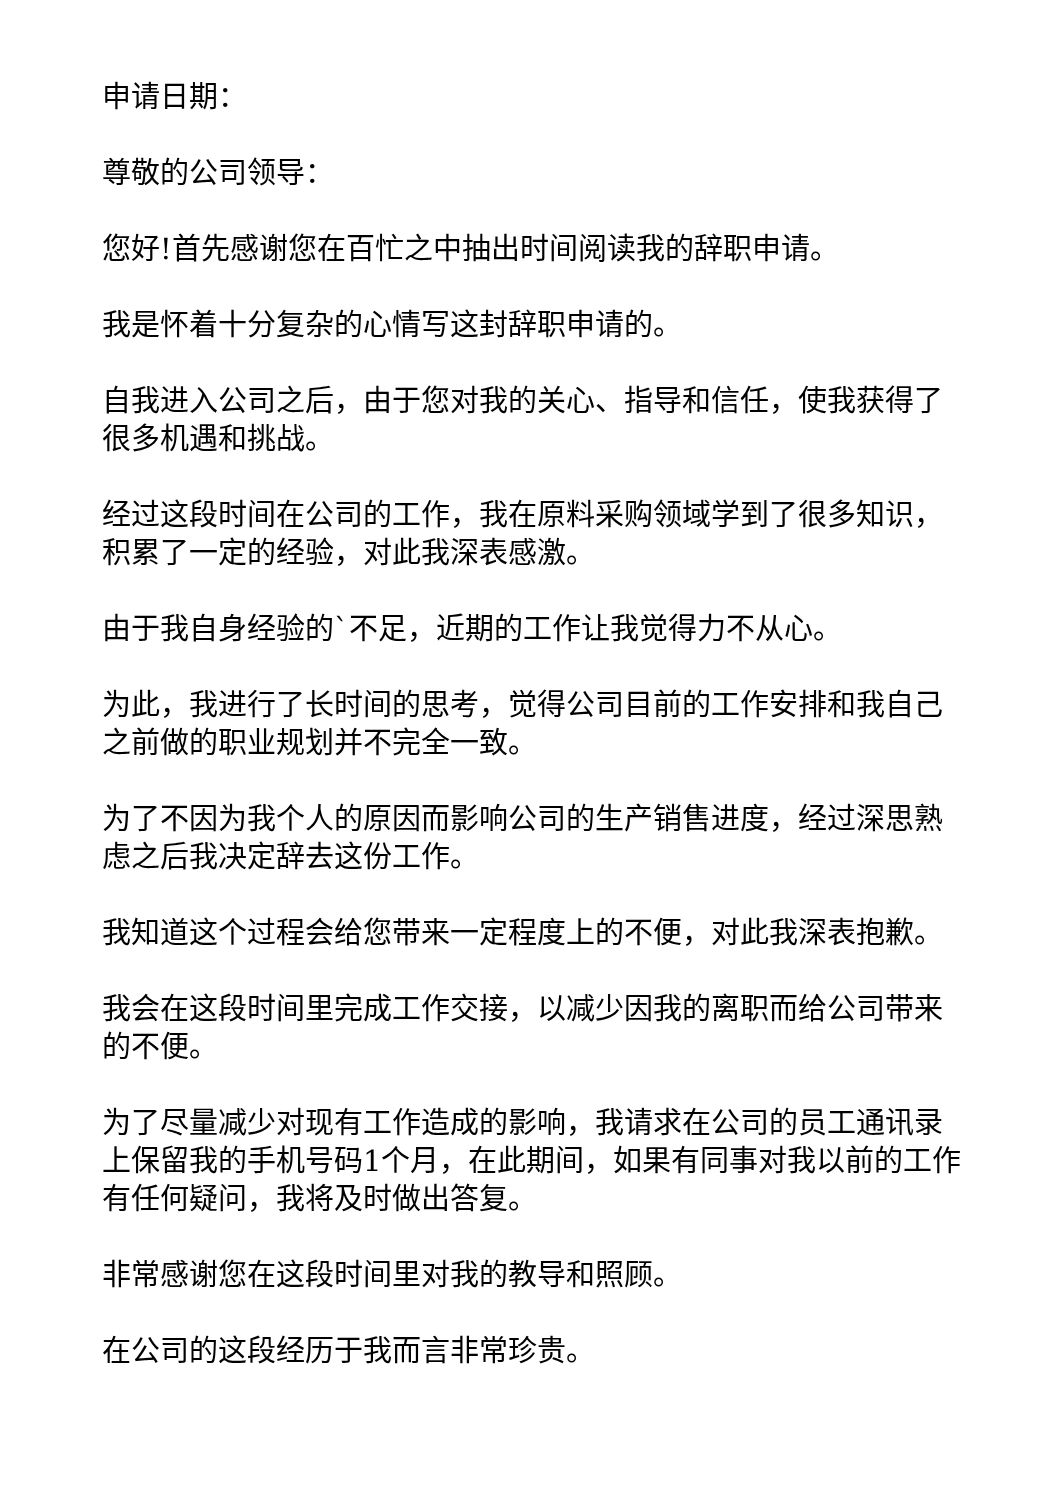申请日期：
尊敬的公司领导：
您好!首先感谢您在百忙之中抽出时间阅读我的辞职申请。
我是怀着十分复杂的心情写这封辞职申请的。
自我进入公司之后，由于您对我的关心、指导和信任，使我获得了很多机遇和挑战。
经过这段时间在公司的工作，我在原料采购领域学到了很多知识，积累了一定的经验，对此我深表感激。
由于我自身经验的`不足，近期的工作让我觉得力不从心。
为此，我进行了长时间的思考，觉得公司目前的工作安排和我自己之前做的职业规划并不完全一致。
为了不因为我个人的原因而影响公司的生产销售进度，经过深思熟虑之后我决定辞去这份工作。
我知道这个过程会给您带来一定程度上的不便，对此我深表抱歉。
我会在这段时间里完成工作交接，以减少因我的离职而给公司带来的不便。
为了尽量减少对现有工作造成的影响，我请求在公司的员工通讯录上保留我的手机号码1个月，在此期间，如果有同事对我以前的工作有任何疑问，我将及时做出答复。
非常感谢您在这段时间里对我的教导和照顾。
在公司的这段经历于我而言非常珍贵。